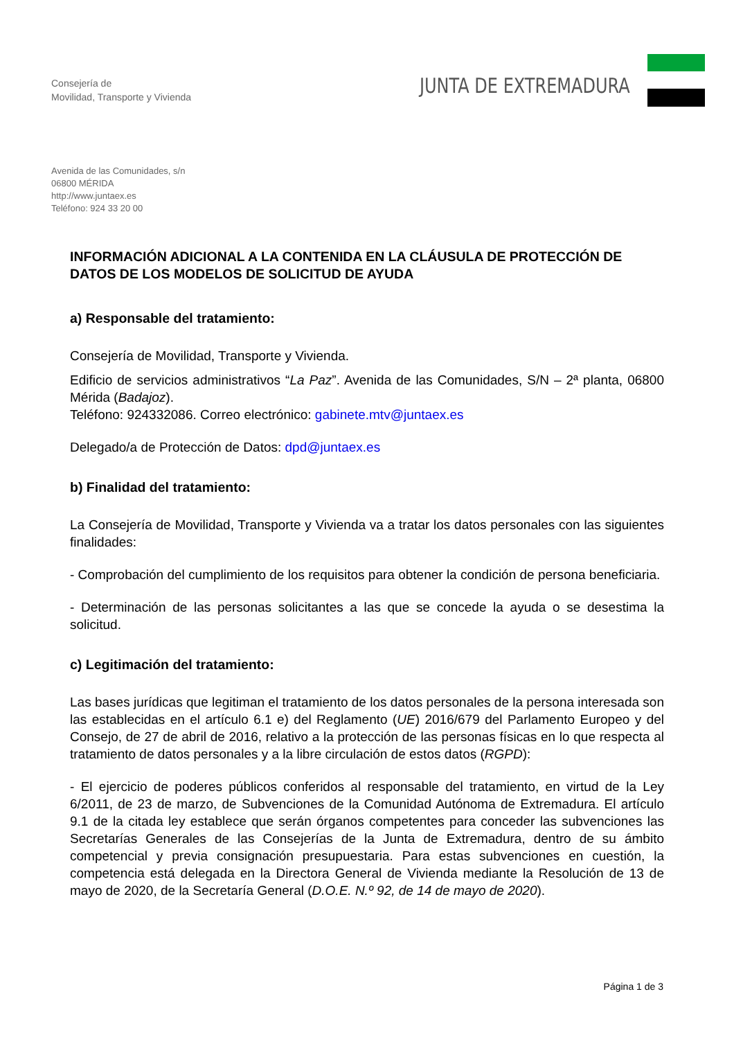Consejería de
Movilidad, Transporte y Vivienda
JUNTA DE EXTREMADURA
Avenida de las Comunidades, s/n
06800 MÉRIDA
http://www.juntaex.es
Teléfono: 924 33 20 00
INFORMACIÓN ADICIONAL A LA CONTENIDA EN LA CLÁUSULA DE PROTECCIÓN DE DATOS DE LOS MODELOS DE SOLICITUD DE AYUDA
a) Responsable del tratamiento:
Consejería de Movilidad, Transporte y Vivienda.
Edificio de servicios administrativos “La Paz”. Avenida de las Comunidades, S/N – 2ª planta, 06800 Mérida (Badajoz).
Teléfono: 924332086. Correo electrónico: gabinete.mtv@juntaex.es
Delegado/a de Protección de Datos: dpd@juntaex.es
b) Finalidad del tratamiento:
La Consejería de Movilidad, Transporte y Vivienda va a tratar los datos personales con las siguientes finalidades:
- Comprobación del cumplimiento de los requisitos para obtener la condición de persona beneficiaria.
- Determinación de las personas solicitantes a las que se concede la ayuda o se desestima la solicitud.
c) Legitimación del tratamiento:
Las bases jurídicas que legitiman el tratamiento de los datos personales de la persona interesada son las establecidas en el artículo 6.1 e) del Reglamento (UE) 2016/679 del Parlamento Europeo y del Consejo, de 27 de abril de 2016, relativo a la protección de las personas físicas en lo que respecta al tratamiento de datos personales y a la libre circulación de estos datos (RGPD):
- El ejercicio de poderes públicos conferidos al responsable del tratamiento, en virtud de la Ley 6/2011, de 23 de marzo, de Subvenciones de la Comunidad Autónoma de Extremadura. El artículo 9.1 de la citada ley establece que serán órganos competentes para conceder las subvenciones las Secretarías Generales de las Consejerías de la Junta de Extremadura, dentro de su ámbito competencial y previa consignación presupuestaria. Para estas subvenciones en cuestión, la competencia está delegada en la Directora General de Vivienda mediante la Resolución de 13 de mayo de 2020, de la Secretaría General (D.O.E. N.º 92, de 14 de mayo de 2020).
Página 1 de 3